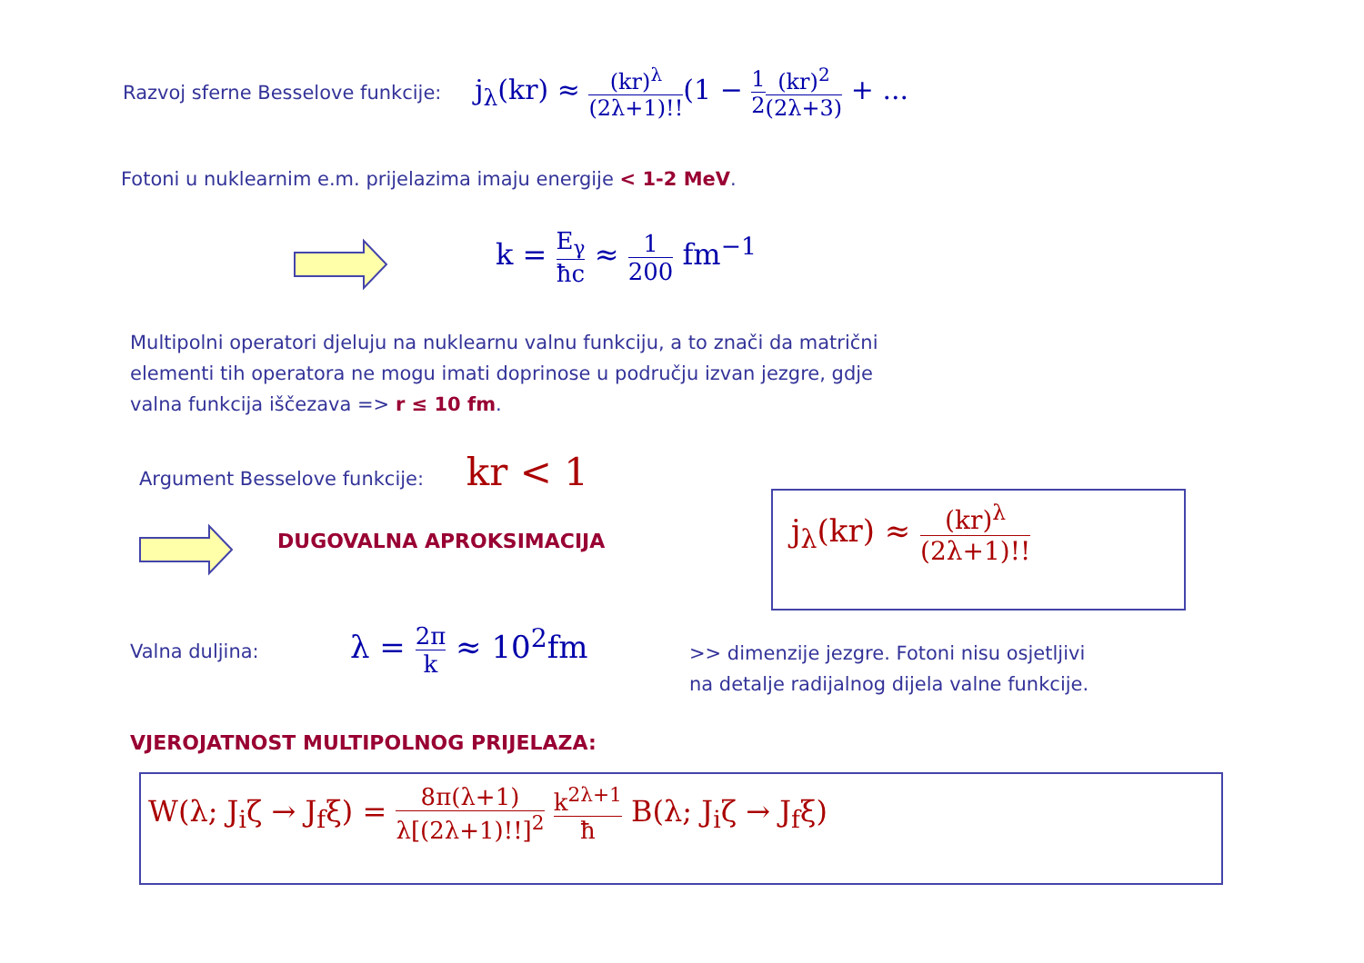Razvoj sferne Besselove funkcije: j<sub>λ</sub>(kr) ≈ (kr)<sup>λ</sup> (2λ+1)!!(1 − 1 2(kr)<sup>2</sup> (2λ+3) + ...
Fotoni u nuklearnim e.m. prijelazima imaju energije < 1-2 MeV.
k = E<sub>γ</sub> ħc ≈ 1 200 fm<sup>−1</sup>
Multipolni operatori djeluju na nuklearnu valnu funkciju, a to znači da matrični
elementi tih operatora ne mogu imati doprinose u području izvan jezgre, gdje
valna funkcija iščezava => r ≤ 10 fm.
Argument Besselove funkcije: kr < 1
DUGOVALNA APROKSIMACIJA
j<sub>λ</sub>(kr) ≈ (kr)<sup>λ</sup> (2λ+1)!!
Valna duljina: λ = 2π k ≈ 10<sup>2</sup>fm
>> dimenzije jezgre. Fotoni nisu osjetljivi
na detalje radijalnog dijela valne funkcije.
VJEROJATNOST MULTIPOLNOG PRIJELAZA:
W(λ; J<sub>i</sub>ζ → J<sub>f</sub>ξ) = 8π(λ+1) λ[(2λ+1)!!]<sup>2</sup> k<sup>2λ+1</sup> ħ B(λ; J<sub>i</sub>ζ → J<sub>f</sub>ξ)